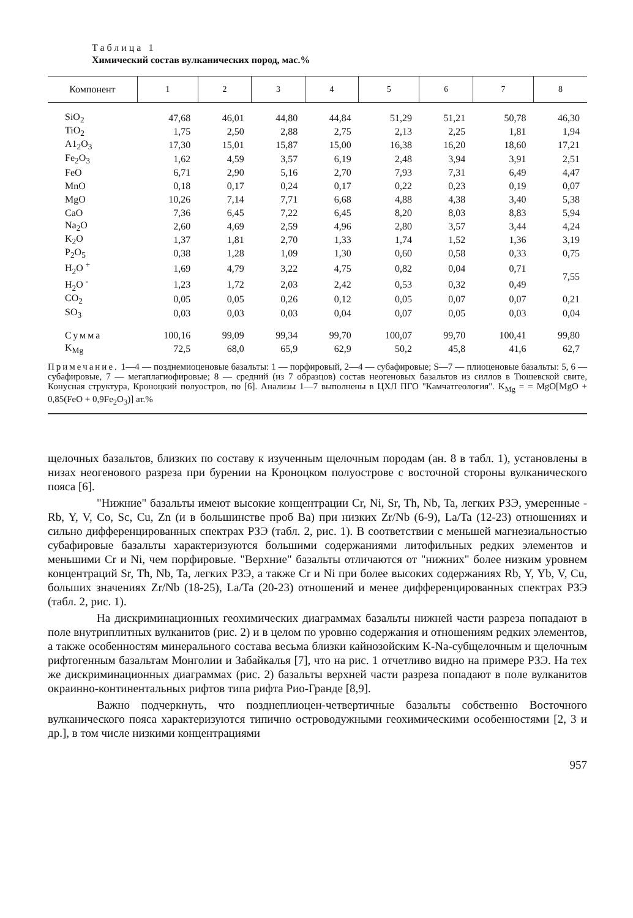Таблица 1
Химический состав вулканических пород, мас.%
| Компонент | 1 | 2 | 3 | 4 | 5 | 6 | 7 | 8 |
| --- | --- | --- | --- | --- | --- | --- | --- | --- |
| SiO<sub>2</sub> | 47,68 | 46,01 | 44,80 | 44,84 | 51,29 | 51,21 | 50,78 | 46,30 |
| TiO<sub>2</sub> | 1,75 | 2,50 | 2,88 | 2,75 | 2,13 | 2,25 | 1,81 | 1,94 |
| A1<sub>2</sub>O<sub>3</sub> | 17,30 | 15,01 | 15,87 | 15,00 | 16,38 | 16,20 | 18,60 | 17,21 |
| Fe<sub>2</sub>O<sub>3</sub> | 1,62 | 4,59 | 3,57 | 6,19 | 2,48 | 3,94 | 3,91 | 2,51 |
| FeO | 6,71 | 2,90 | 5,16 | 2,70 | 7,93 | 7,31 | 6,49 | 4,47 |
| MnO | 0,18 | 0,17 | 0,24 | 0,17 | 0,22 | 0,23 | 0,19 | 0,07 |
| MgO | 10,26 | 7,14 | 7,71 | 6,68 | 4,88 | 4,38 | 3,40 | 5,38 |
| CaO | 7,36 | 6,45 | 7,22 | 6,45 | 8,20 | 8,03 | 8,83 | 5,94 |
| Na<sub>2</sub>O | 2,60 | 4,69 | 2,59 | 4,96 | 2,80 | 3,57 | 3,44 | 4,24 |
| K<sub>2</sub>O | 1,37 | 1,81 | 2,70 | 1,33 | 1,74 | 1,52 | 1,36 | 3,19 |
| P<sub>2</sub>O<sub>5</sub> | 0,38 | 1,28 | 1,09 | 1,30 | 0,60 | 0,58 | 0,33 | 0,75 |
| H<sub>2</sub>O <sup>+</sup> | 1,69 | 4,79 | 3,22 | 4,75 | 0,82 | 0,04 | 0,71 | 7,55 |
| H<sub>2</sub>O <sup>-</sup> | 1,23 | 1,72 | 2,03 | 2,42 | 0,53 | 0,32 | 0,49 | |
| CO<sub>2</sub> | 0,05 | 0,05 | 0,26 | 0,12 | 0,05 | 0,07 | 0,07 | 0,21 |
| SO<sub>3</sub> | 0,03 | 0,03 | 0,03 | 0,04 | 0,07 | 0,05 | 0,03 | 0,04 |
| Сумма | 100,16 | 99,09 | 99,34 | 99,70 | 100,07 | 99,70 | 100,41 | 99,80 |
| K<sub>Mg</sub> | 72,5 | 68,0 | 65,9 | 62,9 | 50,2 | 45,8 | 41,6 | 62,7 |
Примечание. 1—4 — позднемиоценовые базальты: 1 — порфировый, 2—4 — субафировые; S—7 — плиоценовые базальты: 5, 6 — субафировые, 7 — мегаплагиофировые; 8 — средний (из 7 образцов) состав неогеновых базальтов из силлов в Тюшевской свите, Конусная структура, Кроноцкий полуостров, по [6]. Анализы 1—7 выполнены в ЦХЛ ПГО "Камчатгеология". K<sub>Mg</sub> = = MgO[MgO + 0,85(FeO + 0,9Fe<sub>2</sub>O<sub>3</sub>)] ат.%
щелочных базальтов, близких по составу к изученным щелочным породам (ан. 8 в табл. 1), установлены в низах неогенового разреза при бурении на Кроноцком полуострове с восточной стороны вулканического пояса [6].
"Нижние" базальты имеют высокие концентрации Cr, Ni, Sr, Th, Nb, Ta, легких РЗЭ, умеренные - Rb, Y, V, Co, Sc, Cu, Zn (и в большинстве проб Ва) при низких Zr/Nb (6-9), La/Ta (12-23) отношениях и сильно дифференцированных спектрах РЗЭ (табл. 2, рис. 1). В соответствии с меньшей магнезиальностью субафировые базальты характеризуются большими содержаниями литофильных редких элементов и меньшими Cr и Ni, чем порфировые. "Верхние" базальты отличаются от "нижних" более низким уровнем концентраций Sr, Th, Nb, Ta, легких РЗЭ, а также Cr и Ni при более высоких содержаниях Rb, Y, Yb, V, Cu, больших значениях Zr/Nb (18-25), La/Ta (20-23) отношений и менее дифференцированных спектрах РЗЭ (табл. 2, рис. 1).
На дискриминационных геохимических диаграммах базальты нижней части разреза попадают в поле внутриплитных вулканитов (рис. 2) и в целом по уровню содержания и отношениям редких элементов, а также особенностям минерального состава весьма близки кайнозойским K-Na-субщелочным и щелочным рифтогенным базальтам Монголии и Забайкалья [7], что на рис. 1 отчетливо видно на примере РЗЭ. На тех же дискриминационных диаграммах (рис. 2) базальты верхней части разреза попадают в поле вулканитов окраинно-континентальных рифтов типа рифта Рио-Гранде [8,9].
Важно подчеркнуть, что позднеплиоцен-четвертичные базальты собственно Восточного вулканического пояса характеризуются типично островодужными геохимическими особенностями [2, 3 и др.], в том числе низкими концентрациями
957